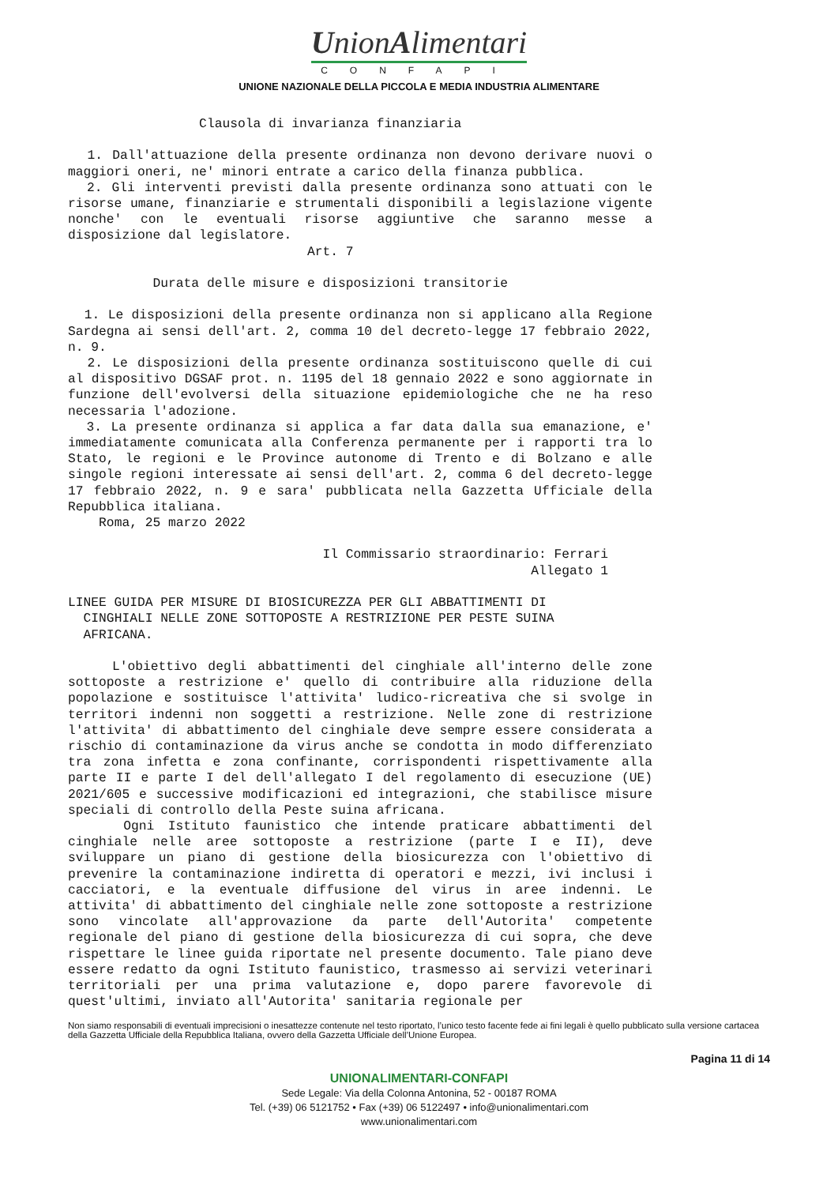UnionAlimentari
CONFAPI
UNIONE NAZIONALE DELLA PICCOLA E MEDIA INDUSTRIA ALIMENTARE
                 Clausola di invarianza finanziaria

  1. Dall'attuazione della presente ordinanza non devono derivare nuovi o maggiori oneri, ne' minori entrate a carico della finanza pubblica.
  2. Gli interventi previsti dalla presente ordinanza sono attuati con le risorse umane, finanziarie e strumentali disponibili a legislazione vigente nonche' con le eventuali risorse aggiuntive che saranno messe a disposizione dal legislatore.
                               Art. 7

           Durata delle misure e disposizioni transitorie

  1. Le disposizioni della presente ordinanza non si applicano alla Regione Sardegna ai sensi dell'art. 2, comma 10 del decreto-legge 17 febbraio 2022, n. 9.
  2. Le disposizioni della presente ordinanza sostituiscono quelle di cui al dispositivo DGSAF prot. n. 1195 del 18 gennaio 2022 e sono aggiornate in funzione dell'evolversi della situazione epidemiologiche che ne ha reso necessaria l'adozione.
  3. La presente ordinanza si applica a far data dalla sua emanazione, e' immediatamente comunicata alla Conferenza permanente per i rapporti tra lo Stato, le regioni e le Province autonome di Trento e di Bolzano e alle singole regioni interessate ai sensi dell'art. 2, comma 6 del decreto-legge 17 febbraio 2022, n. 9 e sara' pubblicata nella Gazzetta Ufficiale della Repubblica italiana.
    Roma, 25 marzo 2022

                                 Il Commissario straordinario: Ferrari
                                                            Allegato 1

LINEE GUIDA PER MISURE DI BIOSICUREZZA PER GLI ABBATTIMENTI DI
  CINGHIALI NELLE ZONE SOTTOPOSTE A RESTRIZIONE PER PESTE SUINA
  AFRICANA.

    L'obiettivo degli abbattimenti del cinghiale all'interno delle zone sottoposte a restrizione e' quello di contribuire alla riduzione della popolazione e sostituisce l'attivita' ludico-ricreativa che si svolge in territori indenni non soggetti a restrizione. Nelle zone di restrizione l'attivita' di abbattimento del cinghiale deve sempre essere considerata a rischio di contaminazione da virus anche se condotta in modo differenziato tra zona infetta e zona confinante, corrispondenti rispettivamente alla parte II e parte I del dell'allegato I del regolamento di esecuzione (UE) 2021/605 e successive modificazioni ed integrazioni, che stabilisce misure speciali di controllo della Peste suina africana.
    Ogni Istituto faunistico che intende praticare abbattimenti del cinghiale nelle aree sottoposte a restrizione (parte I e II), deve sviluppare un piano di gestione della biosicurezza con l'obiettivo di prevenire la contaminazione indiretta di operatori e mezzi, ivi inclusi i cacciatori, e la eventuale diffusione del virus in aree indenni. Le attivita' di abbattimento del cinghiale nelle zone sottoposte a restrizione sono vincolate all'approvazione da parte dell'Autorita' competente regionale del piano di gestione della biosicurezza di cui sopra, che deve rispettare le linee guida riportate nel presente documento. Tale piano deve essere redatto da ogni Istituto faunistico, trasmesso ai servizi veterinari territoriali per una prima valutazione e, dopo parere favorevole di quest'ultimi, inviato all'Autorita' sanitaria regionale per
Non siamo responsabili di eventuali imprecisioni o inesattezze contenute nel testo riportato, l’unico testo facente fede ai fini legali è quello pubblicato sulla versione cartacea della Gazzetta Ufficiale della Repubblica Italiana, ovvero della Gazzetta Ufficiale dell’Unione Europea.
Pagina 11 di 14
UNIONALIMENTARI-CONFAPI
Sede Legale: Via della Colonna Antonina, 52 - 00187 ROMA
Tel. (+39) 06 5121752 • Fax (+39) 06 5122497 • info@unionalimentari.com
www.unionalimentari.com